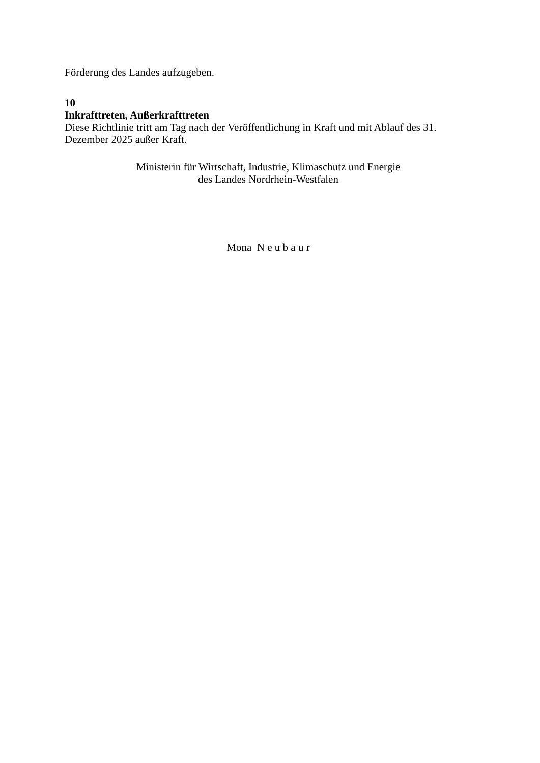Förderung des Landes aufzugeben.
10
Inkrafttreten, Außerkrafttreten
Diese Richtlinie tritt am Tag nach der Veröffentlichung in Kraft und mit Ablauf des 31. Dezember 2025 außer Kraft.
Ministerin für Wirtschaft, Industrie, Klimaschutz und Energie
des Landes Nordrhein-Westfalen
Mona N e u b a u r